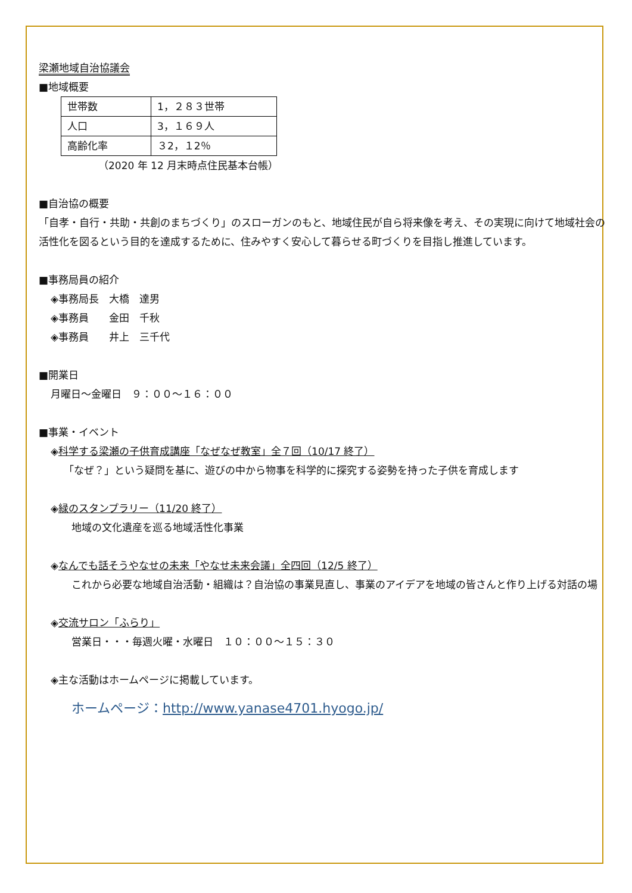梁瀬地域自治協議会
■地域概要
| 世帯数 | 1，２８３世帯 |
| 人口 | 3，１６９人 |
| 高齢化率 | ３2，１2％ |
（2020 年 12 月末時点住民基本台帳）
■自治協の概要
「自孝・自行・共助・共創のまちづくり」のスローガンのもと、地域住民が自ら将来像を考え、その実現に向けて地域社会の活性化を図るという目的を達成するために、住みやすく安心して暮らせる町づくりを目指し推進しています。
■事務局員の紹介
◈事務局長　大橋　達男
◈事務員　　金田　千秋
◈事務員　　井上　三千代
■開業日
月曜日～金曜日　９：００～１６：００
■事業・イベント
◈科学する梁瀬の子供育成講座「なぜなぜ教室」全７回（10/17 終了）
「なぜ？」という疑問を基に、遊びの中から物事を科学的に探究する姿勢を持った子供を育成します
◈緑のスタンプラリー（11/20 終了）
地域の文化遺産を巡る地域活性化事業
◈なんでも話そうやなせの未来「やなせ未来会議」全四回（12/5 終了）
これから必要な地域自治活動・組織は？自治協の事業見直し、事業のアイデアを地域の皆さんと作り上げる対話の場
◈交流サロン「ふらり」
営業日・・・毎週火曜・水曜日　１０：００～１５：３０
◈主な活動はホームページに掲載しています。
ホームページ：http://www.yanase4701.hyogo.jp/